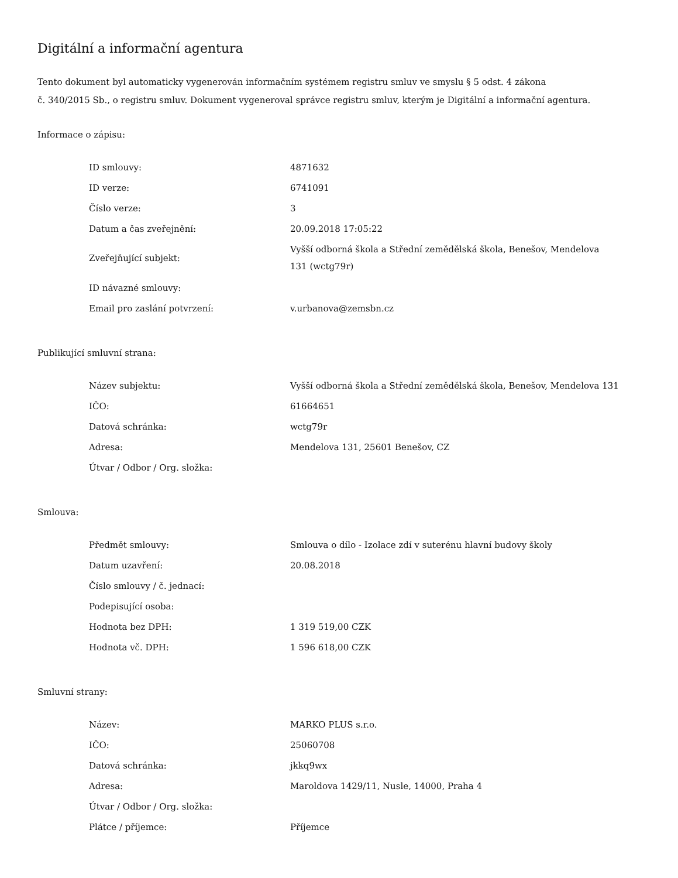Digitální a informační agentura
Tento dokument byl automaticky vygenerován informačním systémem registru smluv ve smyslu § 5 odst. 4 zákona
č. 340/2015 Sb., o registru smluv. Dokument vygeneroval správce registru smluv, kterým je Digitální a informační agentura.
Informace o zápisu:
| ID smlouvy: | 4871632 |
| ID verze: | 6741091 |
| Číslo verze: | 3 |
| Datum a čas zveřejnění: | 20.09.2018 17:05:22 |
| Zveřejňující subjekt: | Vyšší odborná škola a Střední zemědělská škola, Benešov, Mendelova 131 (wctg79r) |
| ID návazné smlouvy: | |
| Email pro zaslání potvrzení: | v.urbanova@zemsbn.cz |
Publikující smluvní strana:
| Název subjektu: | Vyšší odborná škola a Střední zemědělská škola, Benešov, Mendelova 131 |
| IČO: | 61664651 |
| Datová schránka: | wctg79r |
| Adresa: | Mendelova 131, 25601 Benešov, CZ |
| Útvar / Odbor / Org. složka: | |
Smlouva:
| Předmět smlouvy: | Smlouva o dílo - Izolace zdí v suterénu hlavní budovy školy |
| Datum uzavření: | 20.08.2018 |
| Číslo smlouvy / č. jednací: | |
| Podepisující osoba: | |
| Hodnota bez DPH: | 1 319 519,00 CZK |
| Hodnota vč. DPH: | 1 596 618,00 CZK |
Smluvní strany:
| Název: | MARKO PLUS s.r.o. |
| IČO: | 25060708 |
| Datová schránka: | jkkq9wx |
| Adresa: | Maroldova 1429/11, Nusle, 14000, Praha 4 |
| Útvar / Odbor / Org. složka: | |
| Plátce / příjemce: | Příjemce |